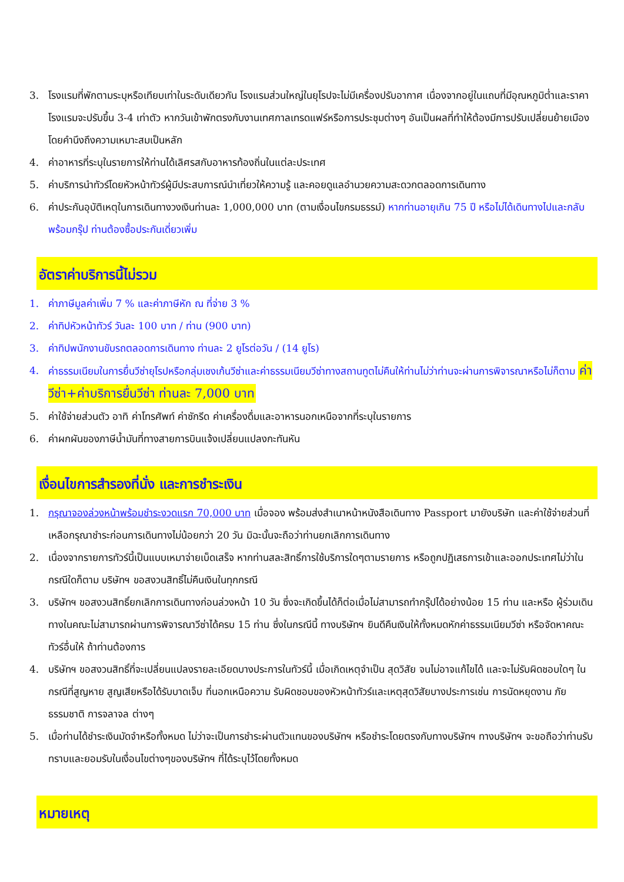3. โรงแรมที่พักตามระบุหรือเทียบเท่าในระดับเดียวกัน โรงแรมส่วนใหญ่ในยุโรปจะไม่มีเครื่องปรับอากาศ เนื่องจากอยู่ในแถบที่มีอุณหภูมิต่ำและราคาโรงแรมจะปรับขึ้น 3-4 เท่าตัว หากวันเข้าพักตรงกับงานเทศกาลเทรดแฟร์หรือการประชุมต่างๆ อันเป็นผลที่ทำให้ต้องมีการปรับเปลี่ยนย้ายเมืองโดยคำนึงถึงความเหมาะสมเป็นหลัก
4. ค่าอาหารที่ระบุในรายการให้ท่านได้เลิศรสกับอาหารท้องถิ่นในแต่ละประเทศ
5. ค่าบริการนำทัวร์โดยหัวหน้าทัวร์ผู้มีประสบการณ์นำเที่ยวให้ความรู้ และคอยดูแลอำนวยความสะดวกตลอดการเดินทาง
6. ค่าประกันอุบัติเหตุในการเดินทางวงเงินท่านละ 1,000,000 บาท (ตามเงื่อนไขกรมธรรม์) หากท่านอายุเกิน 75 ปี หรือไม่ได้เดินทางไปและกลับพร้อมกรุ๊ป ท่านต้องซื้อประกันเดี่ยวเพิ่ม
อัตราค่าบริการนี้ไม่รวม
1. ค่าภาษีมูลค่าเพิ่ม 7 % และค่าภาษีหัก ณ ที่จ่าย 3 %
2. ค่าทิปหัวหน้าทัวร์ วันละ 100 บาท / ท่าน (900 บาท)
3. ค่าทิปพนักงานขับรถตลอดการเดินทาง ท่านละ 2 ยูโรต่อวัน / (14 ยูโร)
4. ค่าธรรมเนียมในการยื่นวีซ่ายุโรปหรือกลุ่มเชงเก้นวีซ่าและค่าธรรมเนียมวีซ่าทางสถานทูตไม่คืนให้ท่านไม่ว่าท่านจะผ่านการพิจารณาหรือไม่ก็ตาม ค่าวีซ่า+ค่าบริการยื่นวีซ่า ท่านละ 7,000 บาท
5. ค่าใช้จ่ายส่วนตัว อาทิ ค่าโทรศัพท์ ค่าซักรีด ค่าเครื่องดื่มและอาหารนอกเหนือจากที่ระบุในรายการ
6. ค่าผกผันของภาษีน้ำมันที่ทางสายการบินแจ้งเปลี่ยนแปลงกะทันหัน
เงื่อนไขการสำรองที่นั่ง และการชำระเงิน
1. กรุณาจองล่วงหน้าพร้อมชำระงวดแรก 70,000 บาท เมื่อจอง พร้อมส่งสำเนาหน้าหนังสือเดินทาง Passport มายังบริษัท และค่าใช้จ่ายส่วนที่เหลือกรุณาชำระก่อนการเดินทางไม่น้อยกว่า 20 วัน มิฉะนั้นจะถือว่าท่านยกเลิกการเดินทาง
2. เนื่องจากรายการทัวร์นี้เป็นแบบเหมาจ่ายเบ็ดเสร็จ หากท่านสละสิทธิ์การใช้บริการใดๆตามรายการ หรือถูกปฏิเสธการเข้าและออกประเทศไม่ว่าในกรณีใดก็ตาม บริษัทฯ ขอสงวนสิทธิ์ไม่คืนเงินในทุกกรณี
3. บริษัทฯ ขอสงวนสิทธิ์ยกเลิกการเดินทางก่อนล่วงหน้า 10 วัน ซึ่งจะเกิดขึ้นได้ก็ต่อเมื่อไม่สามารถทำกรุ๊ปได้อย่างน้อย 15 ท่าน และหรือ ผู้ร่วมเดินทางในคณะไม่สามารถผ่านการพิจารณาวีซ่าได้ครบ 15 ท่าน ซึ่งในกรณีนี้ ทางบริษัทฯ ยินดีคืนเงินให้ทั้งหมดหักค่าธรรมเนียมวีซ่า หรือจัดหาคณะทัวร์อื่นให้ ถ้าท่านต้องการ
4. บริษัทฯ ขอสงวนสิทธิ์ที่จะเปลี่ยนแปลงรายละเอียดบางประการในทัวร์นี้ เมื่อเกิดเหตุจำเป็น สุดวิสัย จนไม่อาจแก้ไขได้ และจะไม่รับผิดชอบใดๆ ในกรณีที่สูญหาย สูญเสียหรือได้รับบาดเจ็บ ที่นอกเหนือความ รับผิดชอบของหัวหน้าทัวร์และเหตุสุดวิสัยบางประการเช่น การนัดหยุดงาน ภัยธรรมชาติ การจลาจล ต่างๆ
5. เมื่อท่านได้ชำระเงินมัดจำหรือทั้งหมด ไม่ว่าจะเป็นการชำระผ่านตัวแทนของบริษัทฯ หรือชำระโดยตรงกับทางบริษัทฯ ทางบริษัทฯ จะขอถือว่าท่านรับทราบและยอมรับในเงื่อนไขต่างๆของบริษัทฯ ที่ได้ระบุไว้โดยทั้งหมด
หมายเหตุ